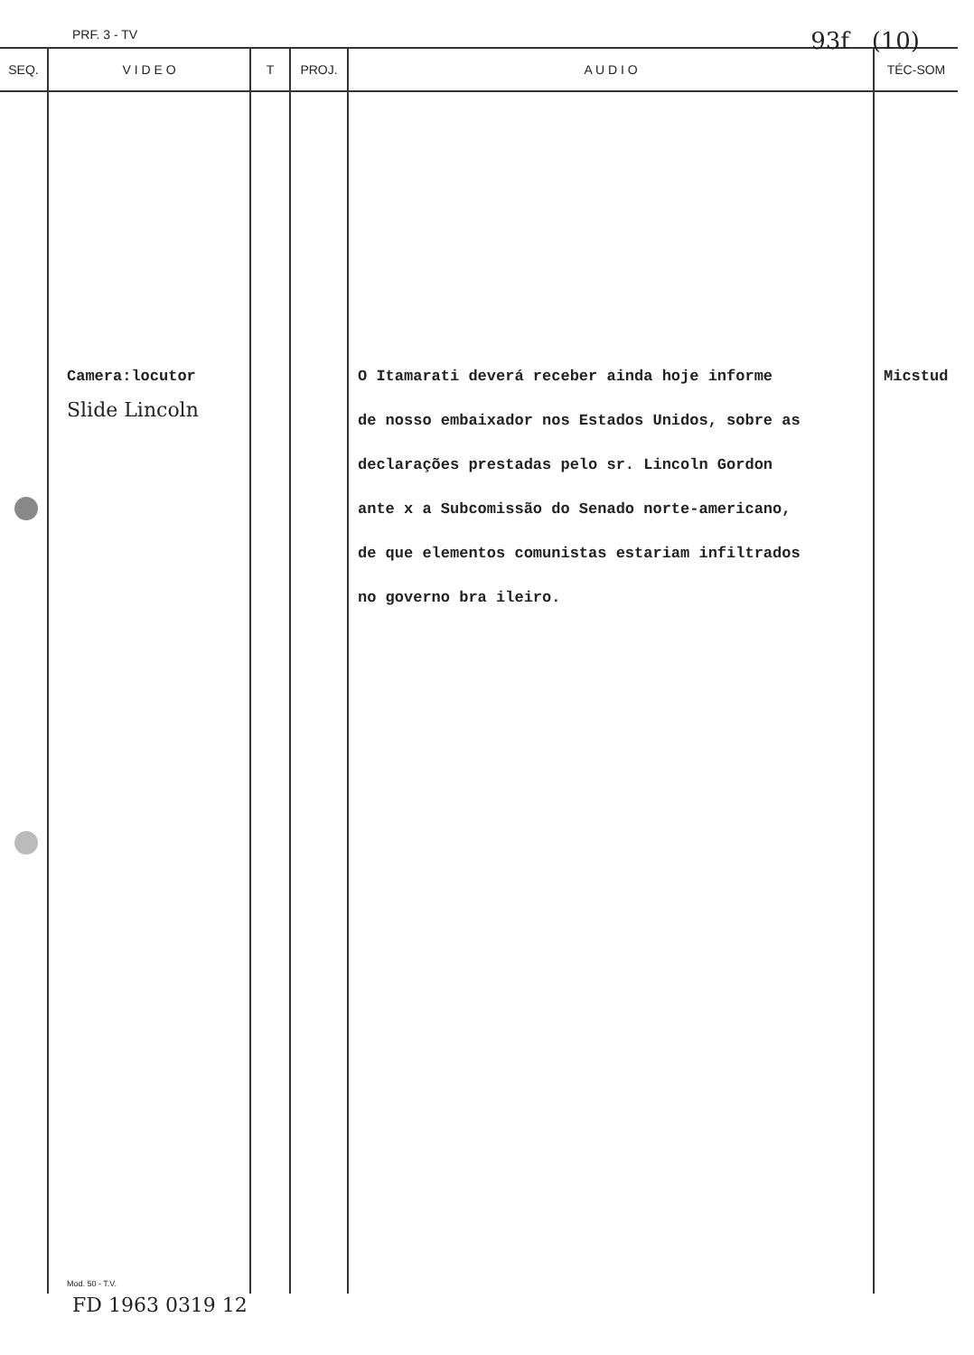PRF. 3 - TV 93f (10)
| SEQ. | V I D E O | T | PROJ. | A U D I O | TÉC-SOM |
| --- | --- | --- | --- | --- | --- |
| | Camera:locutor Slide Lincoln Mod. 50 - T.V. | | | O Itamarati deverá receber ainda hoje informe de nosso embaixador nos Estados Unidos, sobre as declarações prestadas pelo sr. Lincoln Gordon ante x a Subcomissão do Senado norte-americano, de que elementos comunistas estariam infiltrados no governo bra ileiro. | Micstud |
FD 1963 0319 12